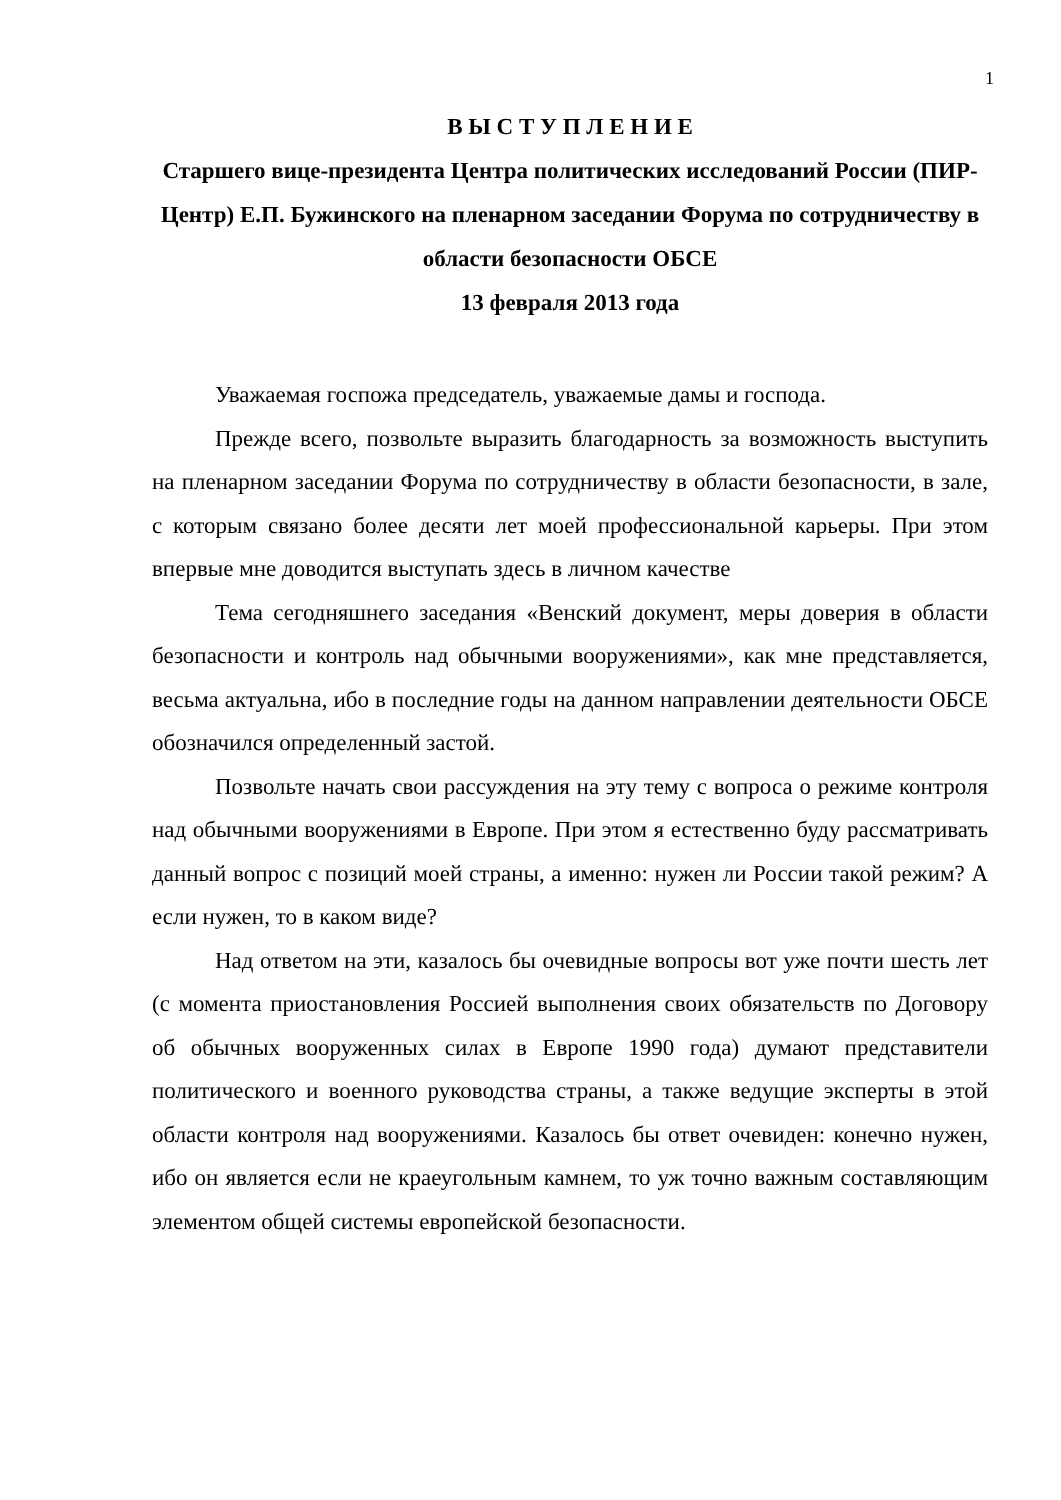1
В Ы С Т У П Л Е Н И Е
Старшего вице-президента Центра политических исследований России (ПИР-Центр) Е.П. Бужинского на пленарном заседании Форума по сотрудничеству в области безопасности ОБСЕ
13 февраля 2013 года
Уважаемая госпожа председатель, уважаемые дамы и господа.
Прежде всего, позвольте выразить благодарность за возможность выступить на пленарном заседании Форума по сотрудничеству в области безопасности, в зале, с которым связано более десяти лет моей профессиональной карьеры. При этом впервые мне доводится выступать здесь в личном качестве
Тема сегодняшнего заседания «Венский документ, меры доверия в области безопасности и контроль над обычными вооружениями», как мне представляется, весьма актуальна, ибо в последние годы на данном направлении деятельности ОБСЕ обозначился определенный застой.
Позвольте начать свои рассуждения на эту тему с вопроса о режиме контроля над обычными вооружениями в Европе. При этом я естественно буду рассматривать данный вопрос с позиций моей страны, а именно: нужен ли России такой режим? А если нужен, то в каком виде?
Над ответом на эти, казалось бы очевидные вопросы вот уже почти шесть лет (с момента приостановления Россией выполнения своих обязательств по Договору об обычных вооруженных силах в Европе 1990 года) думают представители политического и военного руководства страны, а также ведущие эксперты в этой области контроля над вооружениями. Казалось бы ответ очевиден: конечно нужен, ибо он является если не краеугольным камнем, то уж точно важным составляющим элементом общей системы европейской безопасности.